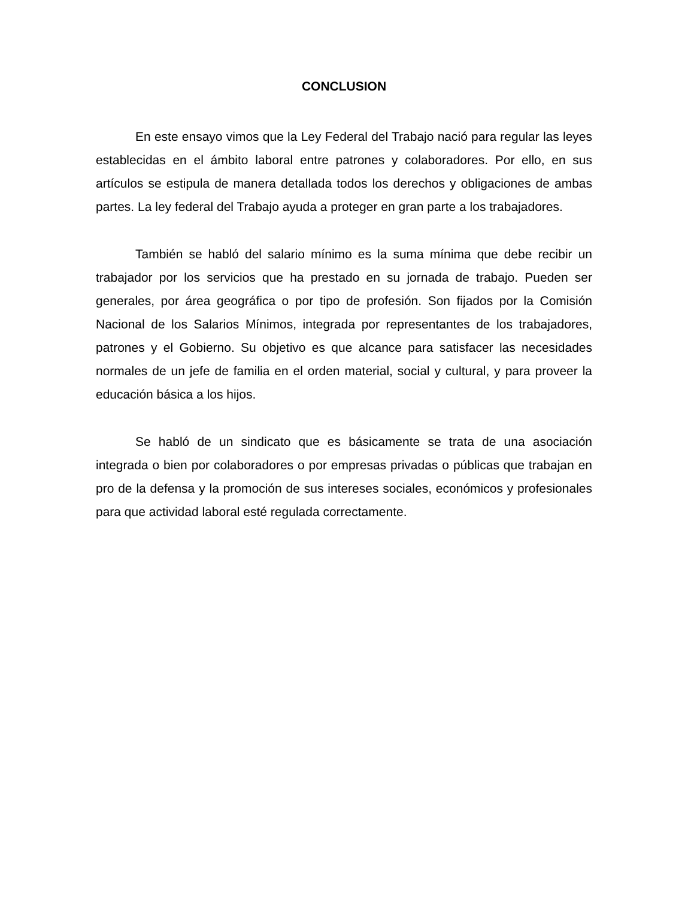CONCLUSION
En este ensayo vimos que la Ley Federal del Trabajo nació para regular las leyes establecidas en el ámbito laboral entre patrones y colaboradores. Por ello, en sus artículos se estipula de manera detallada todos los derechos y obligaciones de ambas partes. La ley federal del Trabajo ayuda a proteger en gran parte a los trabajadores.
También se habló del salario mínimo es la suma mínima que debe recibir un trabajador por los servicios que ha prestado en su jornada de trabajo. Pueden ser generales, por área geográfica o por tipo de profesión. Son fijados por la Comisión Nacional de los Salarios Mínimos, integrada por representantes de los trabajadores, patrones y el Gobierno. Su objetivo es que alcance para satisfacer las necesidades normales de un jefe de familia en el orden material, social y cultural, y para proveer la educación básica a los hijos.
Se habló de un sindicato que es básicamente se trata de una asociación integrada o bien por colaboradores o por empresas privadas o públicas que trabajan en pro de la defensa y la promoción de sus intereses sociales, económicos y profesionales para que actividad laboral esté regulada correctamente.